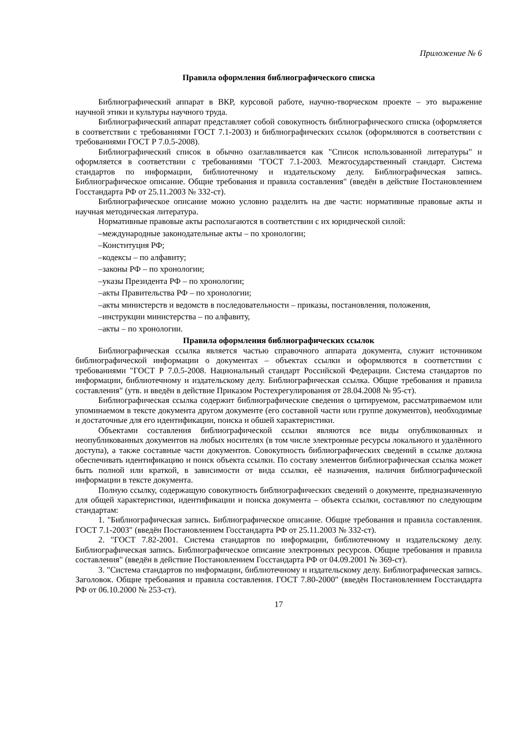Приложение № 6
Правила оформления библиографического списка
Библиографический аппарат в ВКР, курсовой работе, научно-творческом проекте – это выражение научной этики и культуры научного труда.
Библиографический аппарат представляет собой совокупность библиографического списка (оформляется в соответствии с требованиями ГОСТ 7.1-2003) и библиографических ссылок (оформляются в соответствии с требованиями ГОСТ Р 7.0.5-2008).
Библиографический список в обычно озаглавливается как "Список использованной литературы" и оформляется в соответствии с требованиями "ГОСТ 7.1-2003. Межгосударственный стандарт. Система стандартов по информации, библиотечному и издательскому делу. Библиографическая запись. Библиографическое описание. Общие требования и правила составления" (введён в действие Постановлением Госстандарта РФ от 25.11.2003 № 332-ст).
Библиографическое описание можно условно разделить на две части: нормативные правовые акты и научная методическая литература.
Нормативные правовые акты располагаются в соответствии с их юридической силой:
–международные законодательные акты – по хронологии;
–Конституция РФ;
–кодексы – по алфавиту;
–законы РФ – по хронологии;
–указы Президента РФ – по хронологии;
–акты Правительства РФ – по хронологии;
–акты министерств и ведомств в последовательности – приказы, постановления, положения,
–инструкции министерства – по алфавиту,
–акты – по хронологии.
Правила оформления библиографических ссылок
Библиографическая ссылка является частью справочного аппарата документа, служит источником библиографической информации о документах – объектах ссылки и оформляются в соответствии с требованиями "ГОСТ Р 7.0.5-2008. Национальный стандарт Российской Федерации. Система стандартов по информации, библиотечному и издательскому делу. Библиографическая ссылка. Общие требования и правила составления" (утв. и введён в действие Приказом Ростехрегулирования от 28.04.2008 № 95-ст).
Библиографическая ссылка содержит библиографические сведения о цитируемом, рассматриваемом или упоминаемом в тексте документа другом документе (его составной части или группе документов), необходимые и достаточные для его идентификации, поиска и обшей характеристики.
Объектами составления библиографической ссылки являются все виды опубликованных и неопубликованных документов на любых носителях (в том числе электронные ресурсы локального и удалённого доступа), а также составные части документов. Совокупность библиографических сведений в ссылке должна обеспечивать идентификацию и поиск объекта ссылки. По составу элементов библиографическая ссылка может быть полной или краткой, в зависимости от вида ссылки, её назначения, наличия библиографической информации в тексте документа.
Полную ссылку, содержащую совокупность библиографических сведений о документе, предназначенную для общей характеристики, идентификации и поиска документа – объекта ссылки, составляют по следующим стандартам:
1. "Библиографическая запись. Библиографическое описание. Общие требования и правила составления. ГОСТ 7.1-2003" (введён Постановлением Госстандарта РФ от 25.11.2003 № 332-ст).
2. "ГОСТ 7.82-2001. Система стандартов по информации, библиотечному и издательскому делу. Библиографическая запись. Библиографическое описание электронных ресурсов. Общие требования и правила составления" (введён в действие Постановлением Госстандарта РФ от 04.09.2001 № 369-ст).
3. "Система стандартов по информации, библиотечному и издательскому делу. Библиографическая запись. Заголовок. Общие требования и правила составления. ГОСТ 7.80-2000" (введён Постановлением Госстандарта РФ от 06.10.2000 № 253-ст).
17